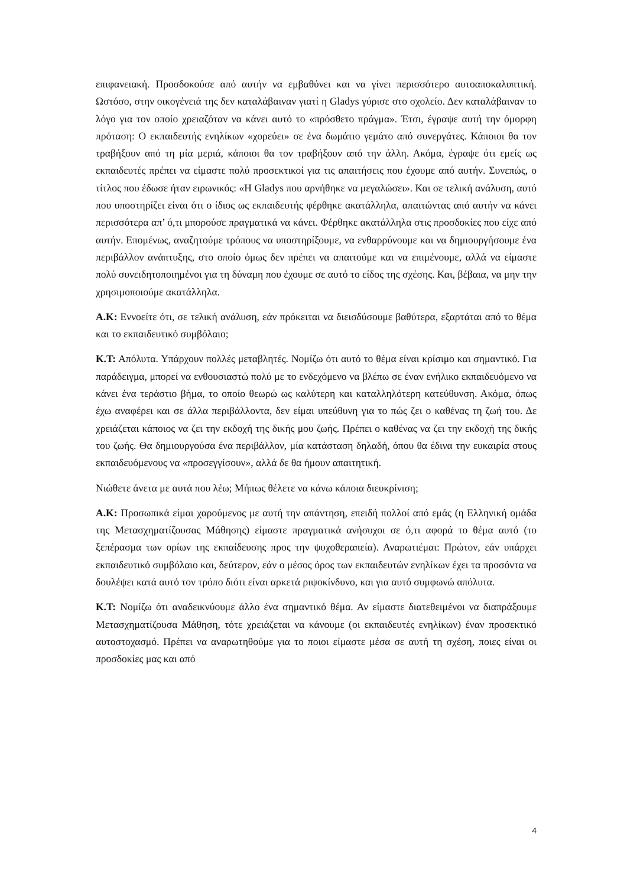επιφανειακή. Προσδοκούσε από αυτήν να εμβαθύνει και να γίνει περισσότερο αυτοαποκαλυπτική. Ωστόσο, στην οικογένειά της δεν καταλάβαιναν γιατί η Gladys γύρισε στο σχολείο. Δεν καταλάβαιναν το λόγο για τον οποίο χρειαζόταν να κάνει αυτό το «πρόσθετο πράγμα». Έτσι, έγραψε αυτή την όμορφη πρόταση: Ο εκπαιδευτής ενηλίκων «χορεύει» σε ένα δωμάτιο γεμάτο από συνεργάτες. Κάποιοι θα τον τραβήξουν από τη μία μεριά, κάποιοι θα τον τραβήξουν από την άλλη. Ακόμα, έγραψε ότι εμείς ως εκπαιδευτές πρέπει να είμαστε πολύ προσεκτικοί για τις απαιτήσεις που έχουμε από αυτήν. Συνεπώς, ο τίτλος που έδωσε ήταν ειρωνικός: «Η Gladys που αρνήθηκε να μεγαλώσει». Και σε τελική ανάλυση, αυτό που υποστηρίζει είναι ότι ο ίδιος ως εκπαιδευτής φέρθηκε ακατάλληλα, απαιτώντας από αυτήν να κάνει περισσότερα απ’ ό,τι μπορούσε πραγματικά να κάνει. Φέρθηκε ακατάλληλα στις προσδοκίες που είχε από αυτήν. Επομένως, αναζητούμε τρόπους να υποστηρίξουμε, να ενθαρρύνουμε και να δημιουργήσουμε ένα περιβάλλον ανάπτυξης, στο οποίο όμως δεν πρέπει να απαιτούμε και να επιμένουμε, αλλά να είμαστε πολύ συνειδητοποιημένοι για τη δύναμη που έχουμε σε αυτό το είδος της σχέσης. Και, βέβαια, να μην την χρησιμοποιούμε ακατάλληλα.
Α.Κ: Εννοείτε ότι, σε τελική ανάλυση, εάν πρόκειται να διεισδύσουμε βαθύτερα, εξαρτάται από το θέμα και το εκπαιδευτικό συμβόλαιο;
Κ.Τ: Απόλυτα. Υπάρχουν πολλές μεταβλητές. Νομίζω ότι αυτό το θέμα είναι κρίσιμο και σημαντικό. Για παράδειγμα, μπορεί να ενθουσιαστώ πολύ με το ενδεχόμενο να βλέπω σε έναν ενήλικο εκπαιδευόμενο να κάνει ένα τεράστιο βήμα, το οποίο θεωρώ ως καλύτερη και καταλληλότερη κατεύθυνση. Ακόμα, όπως έχω αναφέρει και σε άλλα περιβάλλοντα, δεν είμαι υπεύθυνη για το πώς ζει ο καθένας τη ζωή του. Δε χρειάζεται κάποιος να ζει την εκδοχή της δικής μου ζωής. Πρέπει ο καθένας να ζει την εκδοχή της δικής του ζωής. Θα δημιουργούσα ένα περιβάλλον, μία κατάσταση δηλαδή, όπου θα έδινα την ευκαιρία στους εκπαιδευόμενους να «προσεγγίσουν», αλλά δε θα ήμουν απαιτητική.
Νιώθετε άνετα με αυτά που λέω; Μήπως θέλετε να κάνω κάποια διευκρίνιση;
Α.Κ: Προσωπικά είμαι χαρούμενος με αυτή την απάντηση, επειδή πολλοί από εμάς (η Ελληνική ομάδα της Μετασχηματίζουσας Μάθησης) είμαστε πραγματικά ανήσυχοι σε ό,τι αφορά το θέμα αυτό (το ξεπέρασμα των ορίων της εκπαίδευσης προς την ψυχοθεραπεία). Αναρωτιέμαι: Πρώτον, εάν υπάρχει εκπαιδευτικό συμβόλαιο και, δεύτερον, εάν ο μέσος όρος των εκπαιδευτών ενηλίκων έχει τα προσόντα να δουλέψει κατά αυτό τον τρόπο διότι είναι αρκετά ριψοκίνδυνο, και για αυτό συμφωνώ απόλυτα.
Κ.Τ: Νομίζω ότι αναδεικνύουμε άλλο ένα σημαντικό θέμα. Αν είμαστε διατεθειμένοι να διαπράξουμε Μετασχηματίζουσα Μάθηση, τότε χρειάζεται να κάνουμε (οι εκπαιδευτές ενηλίκων) έναν προσεκτικό αυτοστοχασμό. Πρέπει να αναρωτηθούμε για το ποιοι είμαστε μέσα σε αυτή τη σχέση, ποιες είναι οι προσδοκίες μας και από
4